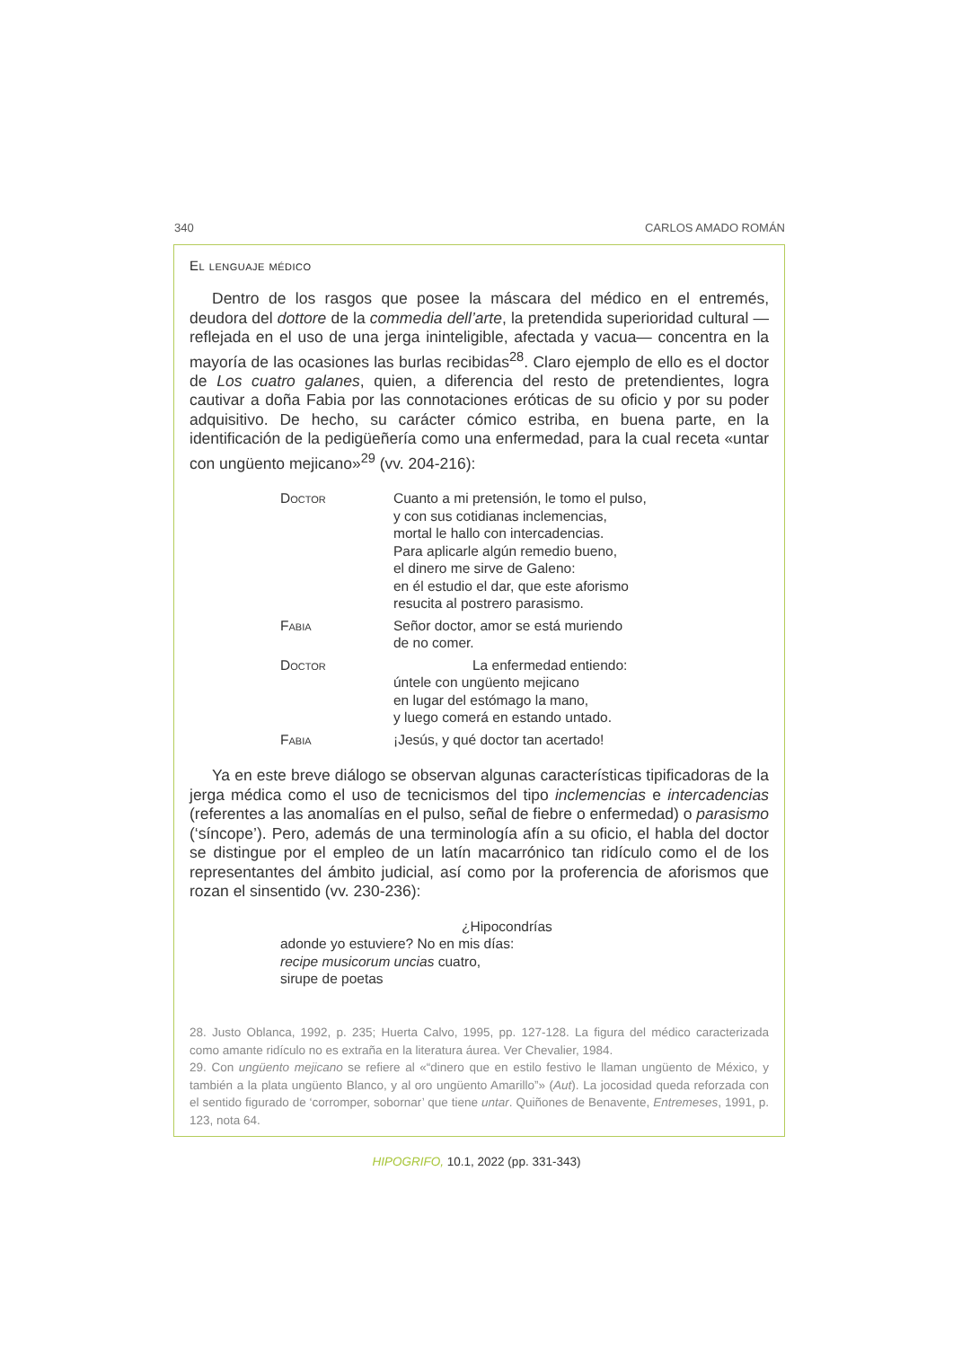340 CARLOS AMADO ROMÁN
El lenguaje médico
Dentro de los rasgos que posee la máscara del médico en el entremés, deudora del dottore de la commedia dell’arte, la pretendida superioridad cultural —reflejada en el uso de una jerga ininteligible, afectada y vacua— concentra en la mayoría de las ocasiones las burlas recibidas<sup>28</sup>. Claro ejemplo de ello es el doctor de Los cuatro galanes, quien, a diferencia del resto de pretendientes, logra cautivar a doña Fabia por las connotaciones eróticas de su oficio y por su poder adquisitivo. De hecho, su carácter cómico estriba, en buena parte, en la identificación de la pedigüeñería como una enfermedad, para la cual receta «untar con ungüento mejicano»<sup>29</sup> (vv. 204-216):
Doctor Cuanto a mi pretensión, le tomo el pulso,
y con sus cotidianas inclemencias,
mortal le hallo con intercadencias.
Para aplicarle algún remedio bueno,
el dinero me sirve de Galeno:
en él estudio el dar, que este aforismo
resucita al postrero parasismo.
Fabia Señor doctor, amor se está muriendo
de no comer.
Doctor La enfermedad entiendo:
úntele con ungüento mejicano
en lugar del estómago la mano,
y luego comerá en estando untado.
Fabia ¡Jesús, y qué doctor tan acertado!
Ya en este breve diálogo se observan algunas características tipificadoras de la jerga médica como el uso de tecnicismos del tipo inclemencias e intercadencias (referentes a las anomalías en el pulso, señal de fiebre o enfermedad) o parasismo (‘síncope’). Pero, además de una terminología afín a su oficio, el habla del doctor se distingue por el empleo de un latín macarrónico tan ridículo como el de los representantes del ámbito judicial, así como por la proferencia de aforismos que rozan el sinsentido (vv. 230-236):
¿Hipocondrías
adonde yo estuviere? No en mis días:
recipe musicorum uncias cuatro,
sirupe de poetas
28. Justo Oblanca, 1992, p. 235; Huerta Calvo, 1995, pp. 127-128. La figura del médico caracterizada como amante ridículo no es extraña en la literatura áurea. Ver Chevalier, 1984.
29. Con ungüento mejicano se refiere al «“dinero que en estilo festivo le llaman ungüento de México, y también a la plata ungüento Blanco, y al oro ungüento Amarillo”» (Aut). La jocosidad queda reforzada con el sentido figurado de ‘corromper, sobornar’ que tiene untar. Quiñones de Benavente, Entremeses, 1991, p. 123, nota 64.
HIPOGRIFO, 10.1, 2022 (pp. 331-343)